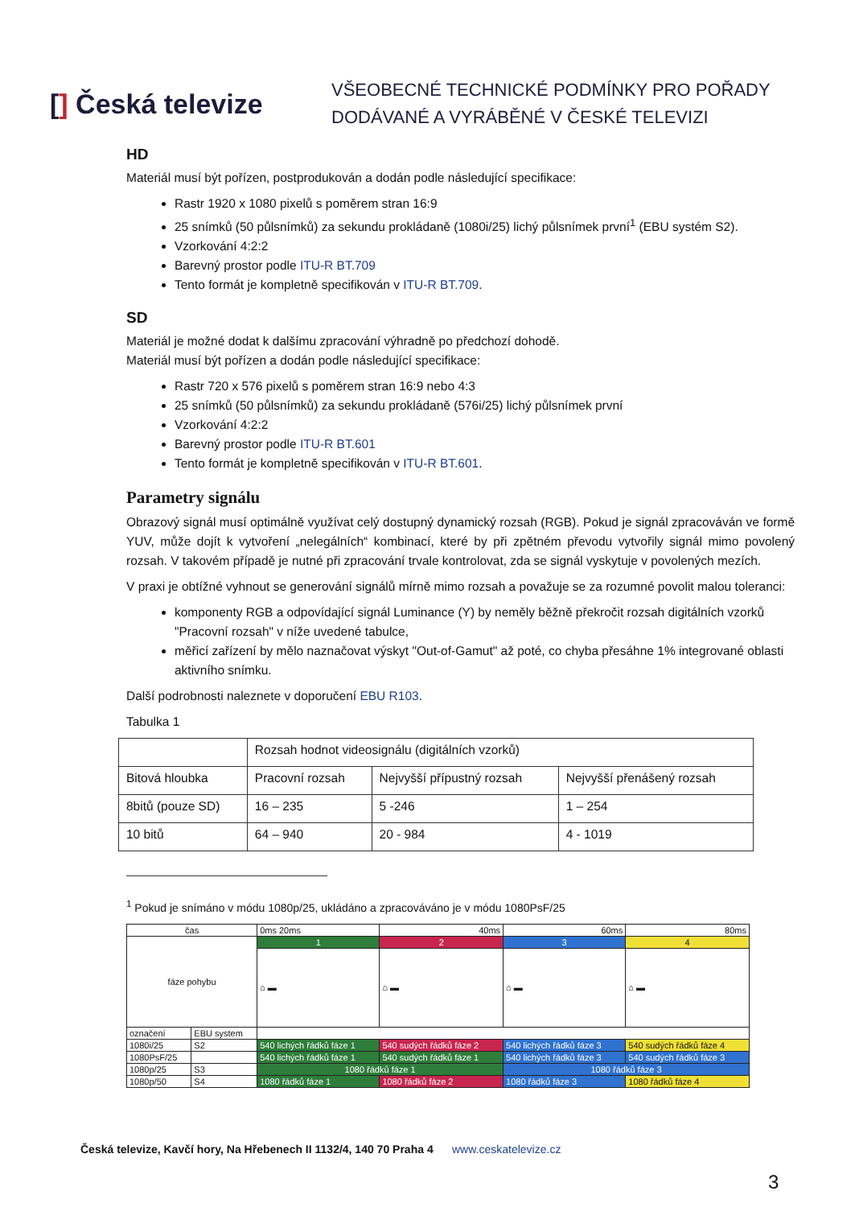[] Česká televize
VŠEOBECNÉ TECHNICKÉ PODMÍNKY PRO POŘADY
DODÁVANÉ A VYRÁBĚNÉ V ČESKÉ TELEVIZI
HD
Materiál musí být pořízen, postprodukován a dodán podle následující specifikace:
Rastr 1920 x 1080 pixelů s poměrem stran 16:9
25 snímků (50 půlsnímků) za sekundu prokládaně (1080i/25) lichý půlsnímek první<sup>1</sup> (EBU systém S2).
Vzorkování 4:2:2
Barevný prostor podle ITU-R BT.709
Tento formát je kompletně specifikován v ITU-R BT.709.
SD
Materiál je možné dodat k dalšímu zpracování výhradně po předchozí dohodě.
Materiál musí být pořízen a dodán podle následující specifikace:
Rastr 720 x 576 pixelů s poměrem stran 16:9 nebo 4:3
25 snímků (50 půlsnímků) za sekundu prokládaně (576i/25) lichý půlsnímek první
Vzorkování 4:2:2
Barevný prostor podle ITU-R BT.601
Tento formát je kompletně specifikován v ITU-R BT.601.
Parametry signálu
Obrazový signál musí optimálně využívat celý dostupný dynamický rozsah (RGB). Pokud je signál zpracováván ve formě YUV, může dojít k vytvoření „nelegálních“ kombinací, které by při zpětném převodu vytvořily signál mimo povolený rozsah. V takovém případě je nutné při zpracování trvale kontrolovat, zda se signál vyskytuje v povolených mezích.
V praxi je obtížné vyhnout se generování signálů mírně mimo rozsah a považuje se za rozumné povolit malou toleranci:
komponenty RGB a odpovídající signál Luminance (Y) by neměly běžně překročit rozsah digitálních vzorků "Pracovní rozsah" v níže uvedené tabulce,
měřicí zařízení by mělo naznačovat výskyt "Out-of-Gamut" až poté, co chyba přesáhne 1% integrované oblasti aktivního snímku.
Další podrobnosti naleznete v doporučení EBU R103.
Tabulka 1
| | Rozsah hodnot videosignálu (digitálních vzorků) | | |
| Bitová hloubka | Pracovní rozsah | Nejvyšší přípustný rozsah | Nejvyšší přenášený rozsah |
| 8bitů (pouze SD) | 16 – 235 | 5 -246 | 1 – 254 |
| 10 bitů | 64 – 940 | 20 - 984 | 4 - 1019 |
<sup>1</sup> Pokud je snímáno v módu 1080p/25, ukládáno a zpracováváno je v módu 1080PsF/25
| čas | | 0ms 20ms | 40ms | 60ms | 80ms |
| fáze pohybu | | 1 | 2 | 3 | 4 |
| | | ⌂ ▬ | ⌂ ▬ | ⌂ ▬ | ⌂ ▬ |
| označení | EBU system | | | | |
| 1080i/25 | S2 | 540 lichých řádků fáze 1 | 540 sudých řádků fáze 2 | 540 lichých řádků fáze 3 | 540 sudých řádků fáze 4 |
| 1080PsF/25 | | 540 lichých řádků fáze 1 | 540 sudých řádků fáze 1 | 540 lichých řádků fáze 3 | 540 sudých řádků fáze 3 |
| 1080p/25 | S3 | 1080 řádků fáze 1 | | 1080 řádků fáze 3 | |
| 1080p/50 | S4 | 1080 řádků fáze 1 | 1080 řádků fáze 2 | 1080 řádků fáze 3 | 1080 řádků fáze 4 |
Česká televize, Kavčí hory, Na Hřebenech II 1132/4, 140 70 Praha 4 www.ceskatelevize.cz
3